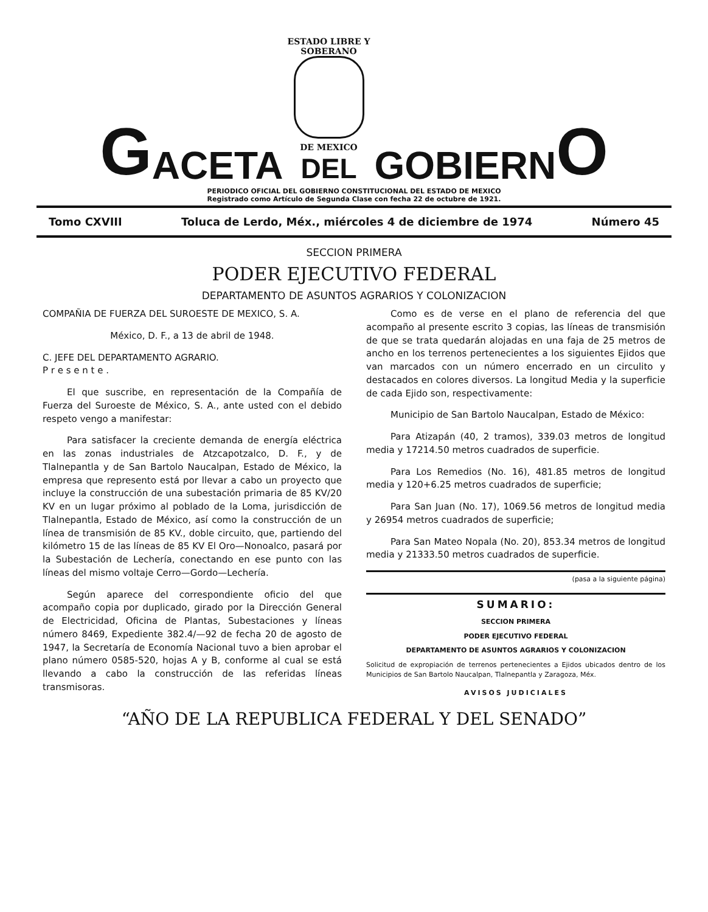G ACETA
ESTADO LIBRE Y SOBERANO
DE MEXICO
DEL
GOBIERN O
PERIODICO OFICIAL DEL GOBIERNO CONSTITUCIONAL DEL ESTADO DE MEXICO
Registrado como Artículo de Segunda Clase con fecha 22 de octubre de 1921.
Tomo CXVIII Toluca de Lerdo, Méx., miércoles 4 de diciembre de 1974 Número 45
SECCION PRIMERA
PODER EJECUTIVO FEDERAL
DEPARTAMENTO DE ASUNTOS AGRARIOS Y COLONIZACION
COMPAÑIA DE FUERZA DEL SUROESTE DE MEXICO, S. A.
México, D. F., a 13 de abril de 1948.
C. JEFE DEL DEPARTAMENTO AGRARIO.
P r e s e n t e .
El que suscribe, en representación de la Compañía de Fuerza del Suroeste de México, S. A., ante usted con el debido respeto vengo a manifestar:
Para satisfacer la creciente demanda de energía eléctrica en las zonas industriales de Atzcapotzalco, D. F., y de Tlalnepantla y de San Bartolo Naucalpan, Estado de México, la empresa que represento está por llevar a cabo un proyecto que incluye la construcción de una subestación primaria de 85 KV/20 KV en un lugar próximo al poblado de la Loma, jurisdicción de Tlalnepantla, Estado de México, así como la construcción de un línea de transmisión de 85 KV., doble circuito, que, partiendo del kilómetro 15 de las líneas de 85 KV El Oro—Nonoalco, pasará por la Subestación de Lechería, conectando en ese punto con las líneas del mismo voltaje Cerro—Gordo—Lechería.
Según aparece del correspondiente oficio del que acompaño copia por duplicado, girado por la Dirección General de Electricidad, Oficina de Plantas, Subestaciones y líneas número 8469, Expediente 382.4/—92 de fecha 20 de agosto de 1947, la Secretaría de Economía Nacional tuvo a bien aprobar el plano número 0585-520, hojas A y B, conforme al cual se está llevando a cabo la construcción de las referidas líneas transmisoras.
Como es de verse en el plano de referencia del que acompaño al presente escrito 3 copias, las líneas de transmisión de que se trata quedarán alojadas en una faja de 25 metros de ancho en los terrenos pertenecientes a los siguientes Ejidos que van marcados con un número encerrado en un circulito y destacados en colores diversos. La longitud Media y la superficie de cada Ejido son, respectivamente:
Municipio de San Bartolo Naucalpan, Estado de México:
Para Atizapán (40, 2 tramos), 339.03 metros de longitud media y 17214.50 metros cuadrados de superficie.
Para Los Remedios (No. 16), 481.85 metros de longitud media y 120+6.25 metros cuadrados de superficie;
Para San Juan (No. 17), 1069.56 metros de longitud media y 26954 metros cuadrados de superficie;
Para San Mateo Nopala (No. 20), 853.34 metros de longitud media y 21333.50 metros cuadrados de superficie.
(pasa a la siguiente página)
SUMARIO:
SECCION PRIMERA
PODER EJECUTIVO FEDERAL
DEPARTAMENTO DE ASUNTOS AGRARIOS Y COLONIZACION
Solicitud de expropiación de terrenos pertenecientes a Ejidos ubicados dentro de los Municipios de San Bartolo Naucalpan, Tlalnepantla y Zaragoza, Méx.
AVISOS JUDICIALES
“AÑO DE LA REPUBLICA FEDERAL Y DEL SENADO”